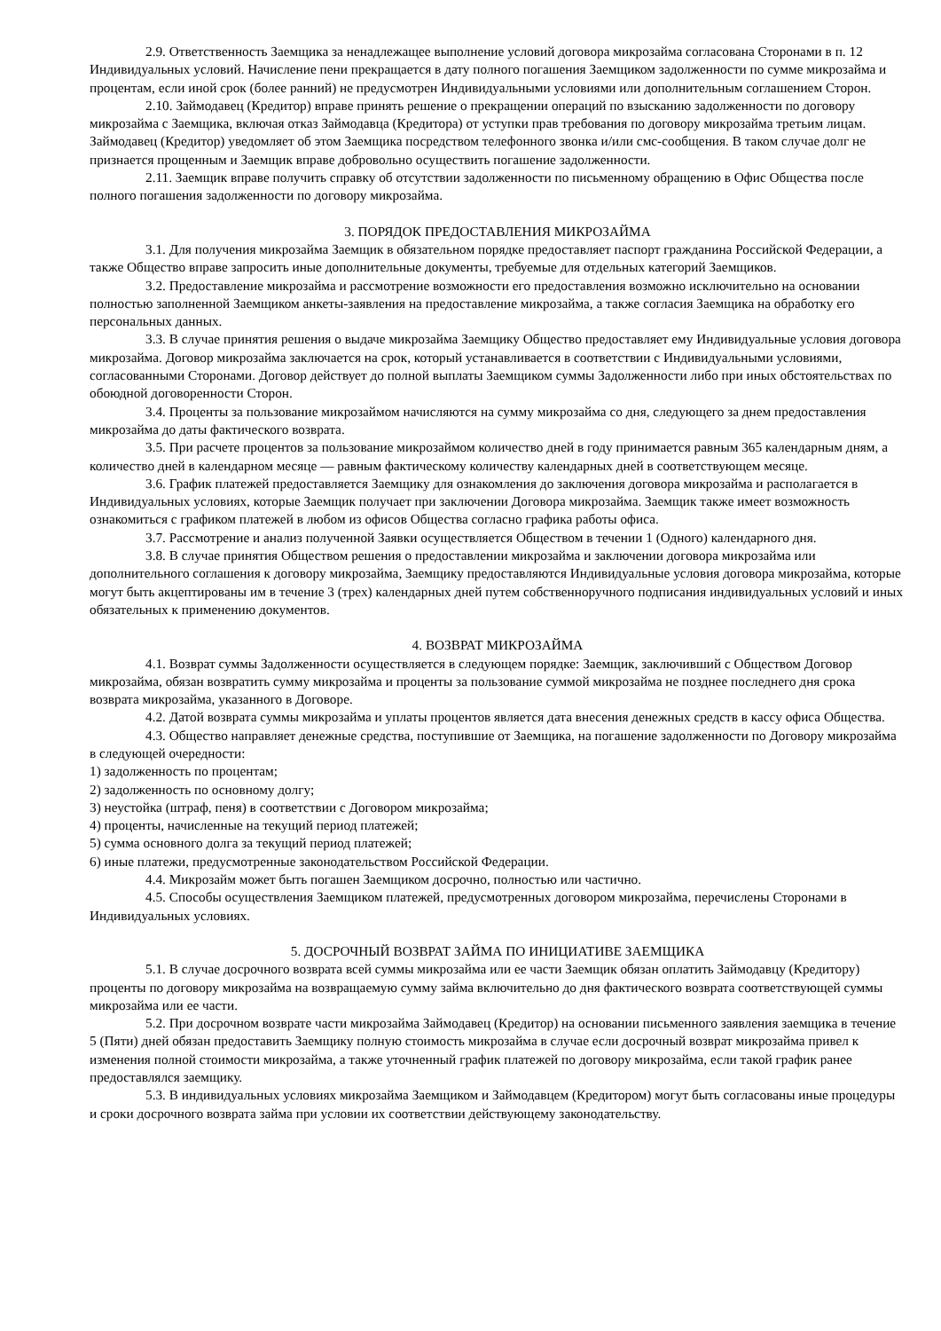2.9. Ответственность Заемщика за ненадлежащее выполнение условий договора микрозайма согласована Сторонами в п. 12 Индивидуальных условий. Начисление пени прекращается в дату полного погашения Заемщиком задолженности по сумме микрозайма и процентам, если иной срок (более ранний) не предусмотрен Индивидуальными условиями или дополнительным соглашением Сторон.
2.10. Займодавец (Кредитор) вправе принять решение о прекращении операций по взысканию задолженности по договору микрозайма с Заемщика, включая отказ Займодавца (Кредитора) от уступки прав требования по договору микрозайма третьим лицам. Займодавец (Кредитор) уведомляет об этом Заемщика посредством телефонного звонка и/или смс-сообщения. В таком случае долг не признается прощенным и Заемщик вправе добровольно осуществить погашение задолженности.
2.11. Заемщик вправе получить справку об отсутствии задолженности по письменному обращению в Офис Общества после полного погашения задолженности по договору микрозайма.
3. ПОРЯДОК ПРЕДОСТАВЛЕНИЯ МИКРОЗАЙМА
3.1. Для получения микрозайма Заемщик в обязательном порядке предоставляет паспорт гражданина Российской Федерации, а также Общество вправе запросить иные дополнительные документы, требуемые для отдельных категорий Заемщиков.
3.2. Предоставление микрозайма и рассмотрение возможности его предоставления возможно исключительно на основании полностью заполненной Заемщиком анкеты-заявления на предоставление микрозайма, а также согласия Заемщика на обработку его персональных данных.
3.3. В случае принятия решения о выдаче микрозайма Заемщику Общество предоставляет ему Индивидуальные условия договора микрозайма. Договор микрозайма заключается на срок, который устанавливается в соответствии с Индивидуальными условиями, согласованными Сторонами. Договор действует до полной выплаты Заемщиком суммы Задолженности либо при иных обстоятельствах по обоюдной договоренности Сторон.
3.4. Проценты за пользование микрозаймом начисляются на сумму микрозайма со дня, следующего за днем предоставления микрозайма до даты фактического возврата.
3.5. При расчете процентов за пользование микрозаймом количество дней в году принимается равным 365 календарным дням, а количество дней в календарном месяце — равным фактическому количеству календарных дней в соответствующем месяце.
3.6. График платежей предоставляется Заемщику для ознакомления до заключения договора микрозайма и располагается в Индивидуальных условиях, которые Заемщик получает при заключении Договора микрозайма. Заемщик также имеет возможность ознакомиться с графиком платежей в любом из офисов Общества согласно графика работы офиса.
3.7. Рассмотрение и анализ полученной Заявки осуществляется Обществом в течении 1 (Одного) календарного дня.
3.8. В случае принятия Обществом решения о предоставлении микрозайма и заключении договора микрозайма или дополнительного соглашения к договору микрозайма, Заемщику предоставляются Индивидуальные условия договора микрозайма, которые могут быть акцептированы им в течение 3 (трех) календарных дней путем собственноручного подписания индивидуальных условий и иных обязательных к применению документов.
4. ВОЗВРАТ МИКРОЗАЙМА
4.1. Возврат суммы Задолженности осуществляется в следующем порядке: Заемщик, заключивший с Обществом Договор микрозайма, обязан возвратить сумму микрозайма и проценты за пользование суммой микрозайма не позднее последнего дня срока возврата микрозайма, указанного в Договоре.
4.2. Датой возврата суммы микрозайма и уплаты процентов является дата внесения денежных средств в кассу офиса Общества.
4.3. Общество направляет денежные средства, поступившие от Заемщика, на погашение задолженности по Договору микрозайма в следующей очередности:
1) задолженность по процентам;
2) задолженность по основному долгу;
3) неустойка (штраф, пеня) в соответствии с Договором микрозайма;
4) проценты, начисленные на текущий период платежей;
5) сумма основного долга за текущий период платежей;
6) иные платежи, предусмотренные законодательством Российской Федерации.
4.4. Микрозайм может быть погашен Заемщиком досрочно, полностью или частично.
4.5. Способы осуществления Заемщиком платежей, предусмотренных договором микрозайма, перечислены Сторонами в Индивидуальных условиях.
5. ДОСРОЧНЫЙ ВОЗВРАТ ЗАЙМА ПО ИНИЦИАТИВЕ ЗАЕМЩИКА
5.1. В случае досрочного возврата всей суммы микрозайма или ее части Заемщик обязан оплатить Займодавцу (Кредитору) проценты по договору микрозайма на возвращаемую сумму займа включительно до дня фактического возврата соответствующей суммы микрозайма или ее части.
5.2. При досрочном возврате части микрозайма Займодавец (Кредитор) на основании письменного заявления заемщика в течение 5 (Пяти) дней обязан предоставить Заемщику полную стоимость микрозайма в случае если досрочный возврат микрозайма привел к изменения полной стоимости микрозайма, а также уточненный график платежей по договору микрозайма, если такой график ранее предоставлялся заемщику.
5.3. В индивидуальных условиях микрозайма Заемщиком и Займодавцем (Кредитором) могут быть согласованы иные процедуры и сроки досрочного возврата займа при условии их соответствии действующему законодательству.